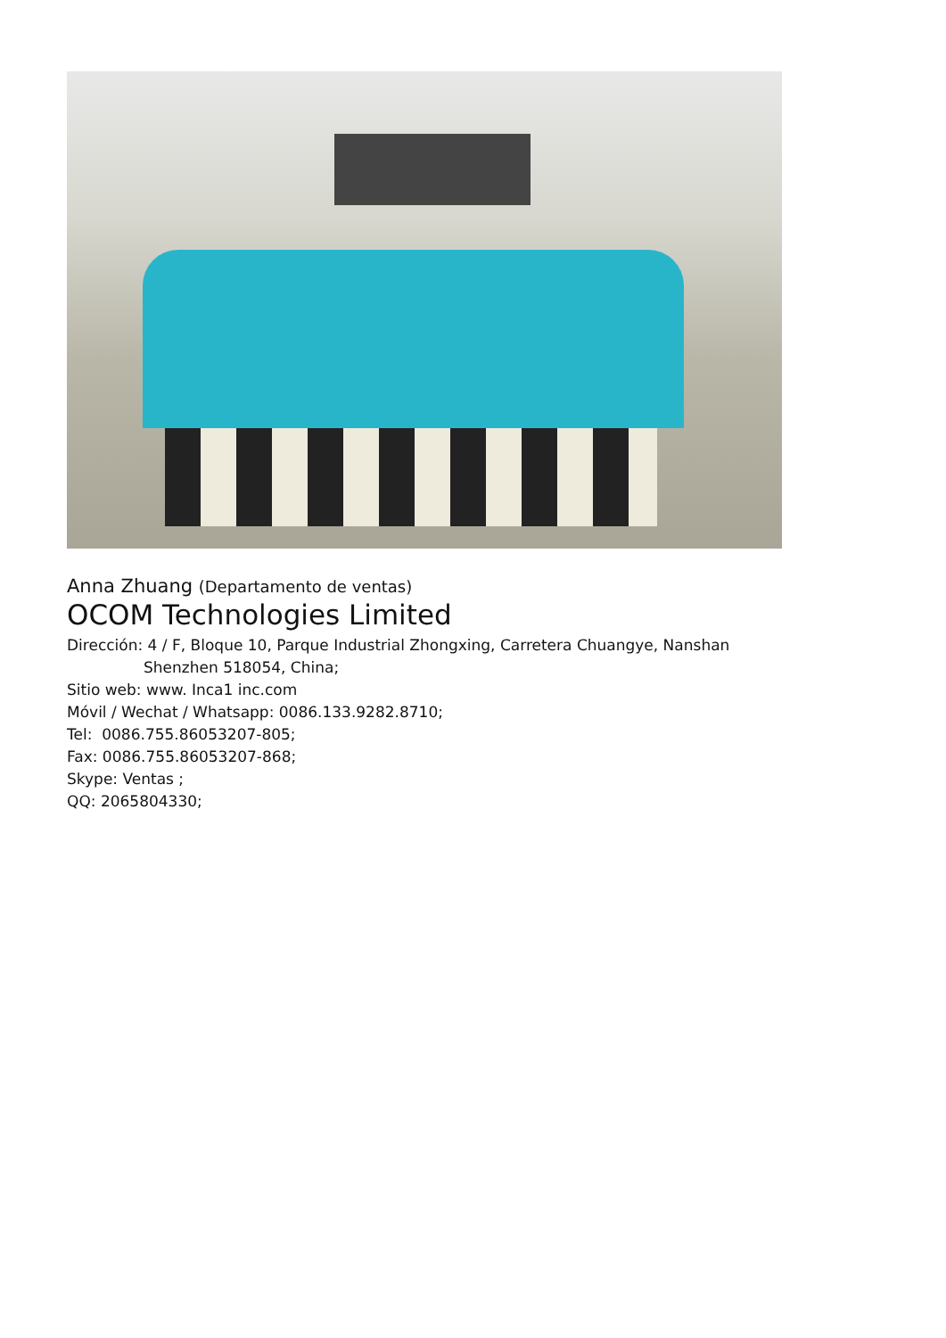Anna Zhuang (Departamento de ventas)
OCOM Technologies Limited
Dirección: 4 / F, Bloque 10, Parque Industrial Zhongxing, Carretera Chuangye, Nanshan
Shenzhen 518054, China;
Sitio web: www. Inca1 inc.com
Móvil / Wechat / Whatsapp: 0086.133.9282.8710;
Tel: 0086.755.86053207-805;
Fax: 0086.755.86053207-868;
Skype: Ventas ;
QQ: 2065804330;